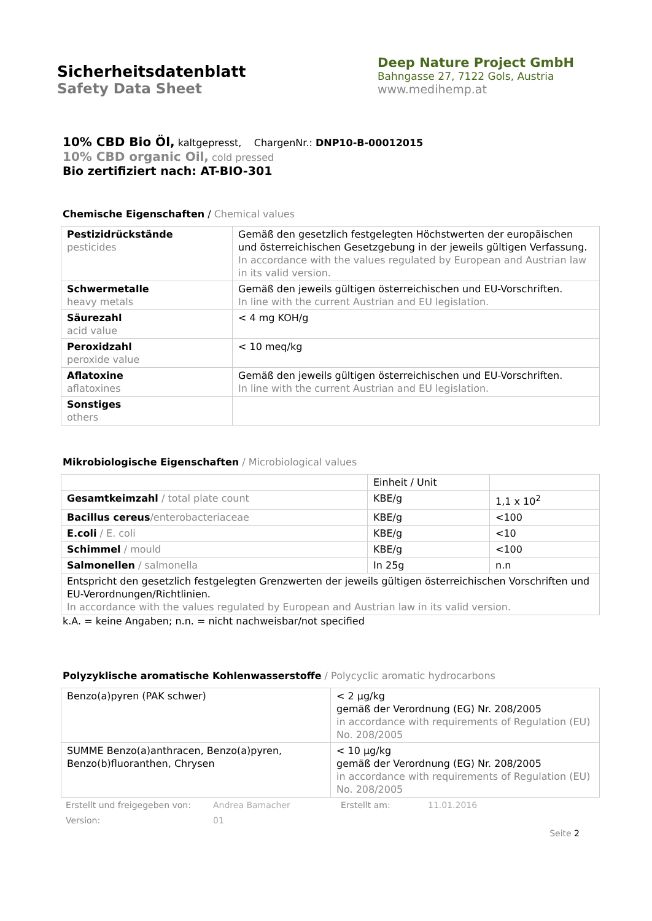Sicherheitsdatenblatt
Safety Data Sheet
Deep Nature Project GmbH
Bahngasse 27, 7122 Gols, Austria
www.medihemp.at
10% CBD Bio Öl, kaltgepresst, ChargenNr.: DNP10-B-00012015
10% CBD organic Oil, cold pressed
Bio zertifiziert nach: AT-BIO-301
Chemische Eigenschaften / Chemical values
| Pestizidrückstände pesticides | Gemäß den gesetzlich festgelegten Höchstwerten der europäischen und österreichischen Gesetzgebung in der jeweils gültigen Verfassung. In accordance with the values regulated by European and Austrian law in its valid version. |
| Schwermetalle heavy metals | Gemäß den jeweils gültigen österreichischen und EU-Vorschriften. In line with the current Austrian and EU legislation. |
| Säurezahl acid value | < 4 mg KOH/g |
| Peroxidzahl peroxide value | < 10 meq/kg |
| Aflatoxine aflatoxines | Gemäß den jeweils gültigen österreichischen und EU-Vorschriften. In line with the current Austrian and EU legislation. |
| Sonstiges others | |
Mikrobiologische Eigenschaften / Microbiological values
| | Einheit / Unit | |
| Gesamtkeimzahl / total plate count | KBE/g | 1,1 x 10<sup>2</sup> |
| Bacillus cereus /enterobacteriaceae | KBE/g | <100 |
| E.coli / E. coli | KBE/g | <10 |
| Schimmel / mould | KBE/g | <100 |
| Salmonellen / salmonella | In 25g | n.n |
| Entspricht den gesetzlich festgelegten Grenzwerten der jeweils gültigen österreichischen Vorschriften und EU-Verordnungen/Richtlinien. In accordance with the values regulated by European and Austrian law in its valid version. | | |
k.A. = keine Angaben; n.n. = nicht nachweisbar/not specified
Polyzyklische aromatische Kohlenwasserstoffe / Polycyclic aromatic hydrocarbons
| Benzo(a)pyren (PAK schwer) | < 2 µg/kg gemäß der Verordnung (EG) Nr. 208/2005 in accordance with requirements of Regulation (EU) No. 208/2005 |
| SUMME Benzo(a)anthracen, Benzo(a)pyren, Benzo(b)fluoranthen, Chrysen | < 10 µg/kg gemäß der Verordnung (EG) Nr. 208/2005 in accordance with requirements of Regulation (EU) No. 208/2005 |
Erstellt und freigegeben von: Andrea Bamacher Erstellt am: 11.01.2016
Version: 01
Seite 2